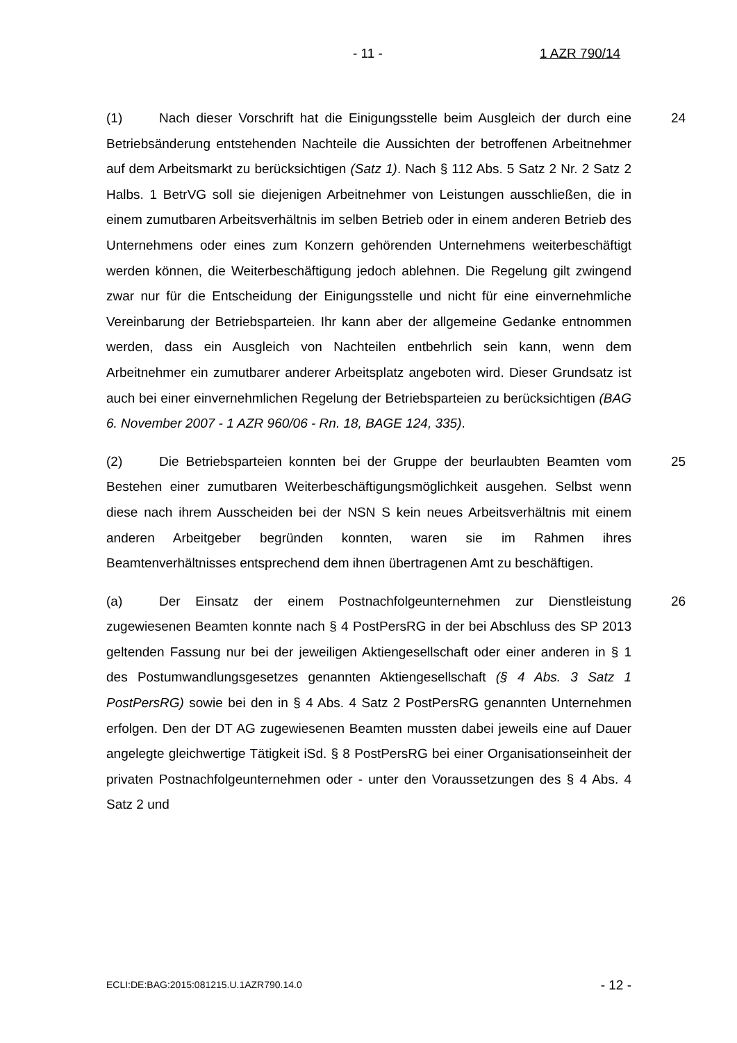- 11 - 1 AZR 790/14
24 (1) Nach dieser Vorschrift hat die Einigungsstelle beim Ausgleich der durch eine Betriebsänderung entstehenden Nachteile die Aussichten der betroffenen Arbeitnehmer auf dem Arbeitsmarkt zu berücksichtigen (Satz 1). Nach § 112 Abs. 5 Satz 2 Nr. 2 Satz 2 Halbs. 1 BetrVG soll sie diejenigen Arbeitnehmer von Leistungen ausschließen, die in einem zumutbaren Arbeitsverhältnis im selben Betrieb oder in einem anderen Betrieb des Unternehmens oder eines zum Konzern gehörenden Unternehmens weiterbeschäftigt werden können, die Weiterbeschäftigung jedoch ablehnen. Die Regelung gilt zwingend zwar nur für die Entscheidung der Einigungsstelle und nicht für eine einvernehmliche Vereinbarung der Betriebsparteien. Ihr kann aber der allgemeine Gedanke entnommen werden, dass ein Ausgleich von Nachteilen entbehrlich sein kann, wenn dem Arbeitnehmer ein zumutbarer anderer Arbeitsplatz angeboten wird. Dieser Grundsatz ist auch bei einer einvernehmlichen Regelung der Betriebsparteien zu berücksichtigen (BAG 6. November 2007 - 1 AZR 960/06 - Rn. 18, BAGE 124, 335).
25 (2) Die Betriebsparteien konnten bei der Gruppe der beurlaubten Beamten vom Bestehen einer zumutbaren Weiterbeschäftigungsmöglichkeit ausgehen. Selbst wenn diese nach ihrem Ausscheiden bei der NSN S kein neues Arbeitsverhältnis mit einem anderen Arbeitgeber begründen konnten, waren sie im Rahmen ihres Beamtenverhältnisses entsprechend dem ihnen übertragenen Amt zu beschäftigen.
26 (a) Der Einsatz der einem Postnachfolgeunternehmen zur Dienstleistung zugewiesenen Beamten konnte nach § 4 PostPersRG in der bei Abschluss des SP 2013 geltenden Fassung nur bei der jeweiligen Aktiengesellschaft oder einer anderen in § 1 des Postumwandlungsgesetzes genannten Aktiengesellschaft (§ 4 Abs. 3 Satz 1 PostPersRG) sowie bei den in § 4 Abs. 4 Satz 2 PostPersRG genannten Unternehmen erfolgen. Den der DT AG zugewiesenen Beamten mussten dabei jeweils eine auf Dauer angelegte gleichwertige Tätigkeit iSd. § 8 PostPersRG bei einer Organisationseinheit der privaten Postnachfolgeunternehmen oder - unter den Voraussetzungen des § 4 Abs. 4 Satz 2 und
ECLI:DE:BAG:2015:081215.U.1AZR790.14.0 - 12 -